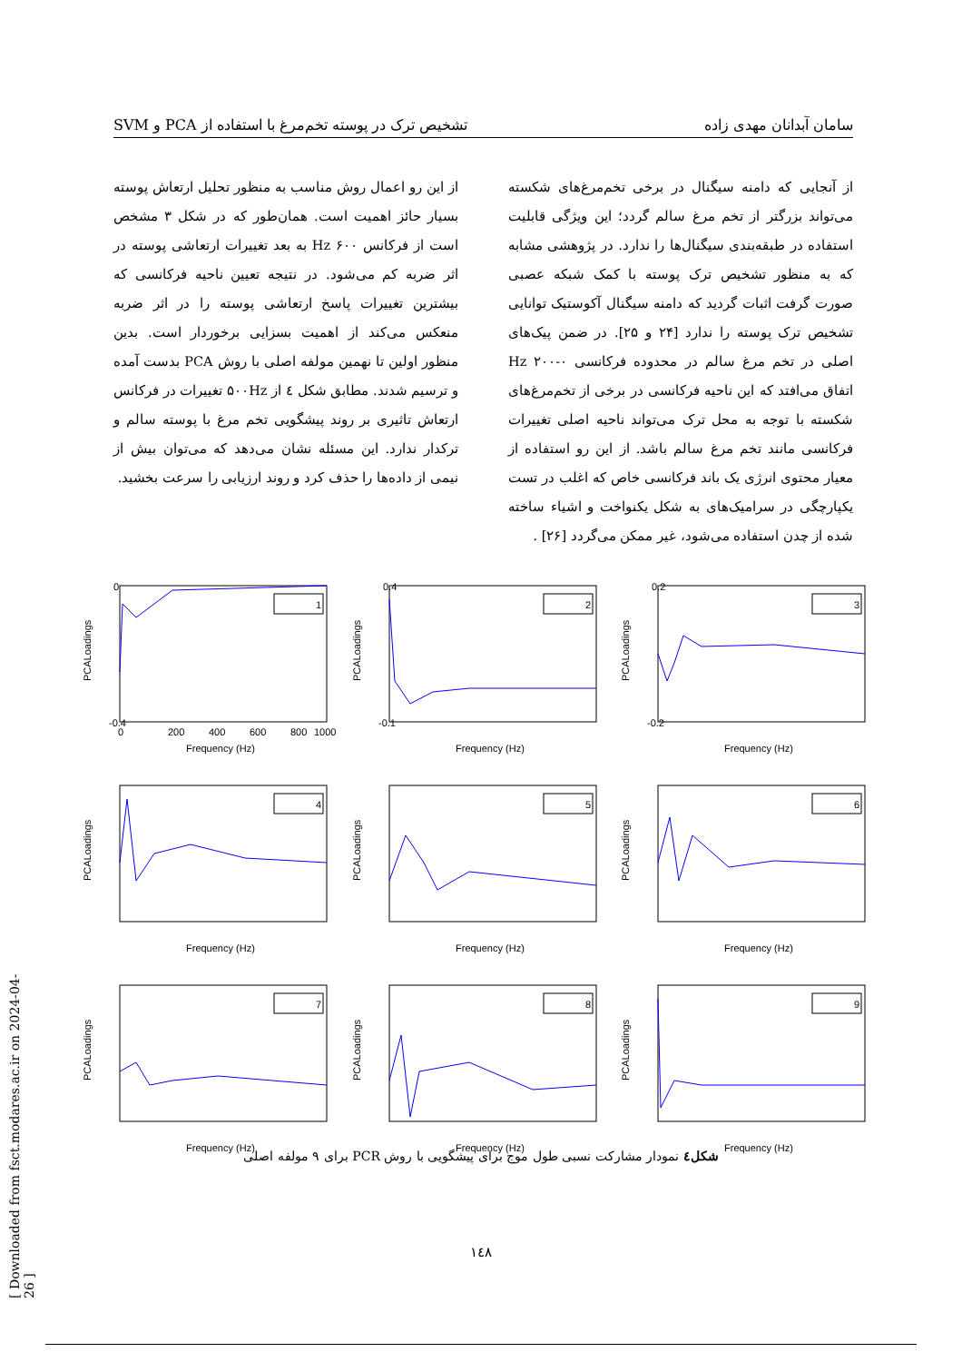سامان آبدانان مهدی زاده تشخیص ترک در پوسته تخم‌مرغ با استفاده از PCA و SVM
از آنجایی که دامنه سیگنال در برخی تخم‌مرغ‌های شکسته می‌تواند بزرگتر از تخم مرغ سالم گردد؛ این ویژگی قابلیت استفاده در طبقه‌بندی سیگنال‌ها را ندارد. در پژوهشی مشابه که به منظور تشخیص ترک پوسته با کمک شبکه عصبی صورت گرفت اثبات گردید که دامنه سیگنال آکوستیک توانایی تشخیص ترک پوسته را ندارد [۲۴ و ۲۵]. در ضمن پیک‌های اصلی در تخم مرغ سالم در محدوده فرکانسی Hz ۲۰۰-۰ اتفاق می‌افتد که این ناحیه فرکانسی در برخی از تخم‌مرغ‌های شکسته با توجه به محل ترک می‌تواند ناحیه اصلی تغییرات فرکانسی مانند تخم مرغ سالم باشد. از این رو استفاده از معیار محتوی انرژی یک باند فرکانسی خاص که اغلب در تست یکپارچگی در سرامیک‌های به شکل یکنواخت و اشیاء ساخته شده از چدن استفاده می‌شود، غیر ممکن می‌گردد [۲۶] .
از این رو اعمال روش مناسب به منظور تحلیل ارتعاش پوسته بسیار حائز اهمیت است. همان‌طور که در شکل ۳ مشخص است از فرکانس Hz ۶۰۰ به بعد تغییرات ارتعاشی پوسته در اثر ضربه کم می‌شود. در نتیجه تعیین ناحیه فرکانسی که بیشترین تغییرات پاسخ ارتعاشی پوسته را در اثر ضربه منعکس می‌کند از اهمیت بسزایی برخوردار است. بدین منظور اولین تا نهمین مولفه اصلی با روش PCA بدست آمده و ترسیم شدند. مطابق شکل ٤ از ۵۰۰Hz تغییرات در فرکانس ارتعاش تاثیری بر روند پیشگویی تخم مرغ با پوسته سالم و ترکدار ندارد. این مسئله نشان می‌دهد که می‌توان بیش از نیمی از داده‌ها را حذف کرد و روند ارزیابی را سرعت بخشید.
1
PCALoadings
-0.4
0
0
200
400
600
800
1000
Frequency (Hz)
2
PCALoadings
0.4
-0.1
Frequency (Hz)
3
PCALoadings
0.2
-0.2
Frequency (Hz)
4
PCALoadings
Frequency (Hz)
5
PCALoadings
Frequency (Hz)
6
PCALoadings
Frequency (Hz)
7
PCALoadings
Frequency (Hz)
8
PCALoadings
Frequency (Hz)
9
PCALoadings
Frequency (Hz)
شکل٤ نمودار مشارکت نسبی طول موج برای پیشگویی با روش PCR برای ۹ مولفه اصلی
۱٤۸
[ Downloaded from fsct.modares.ac.ir on 2024-04-26 ]